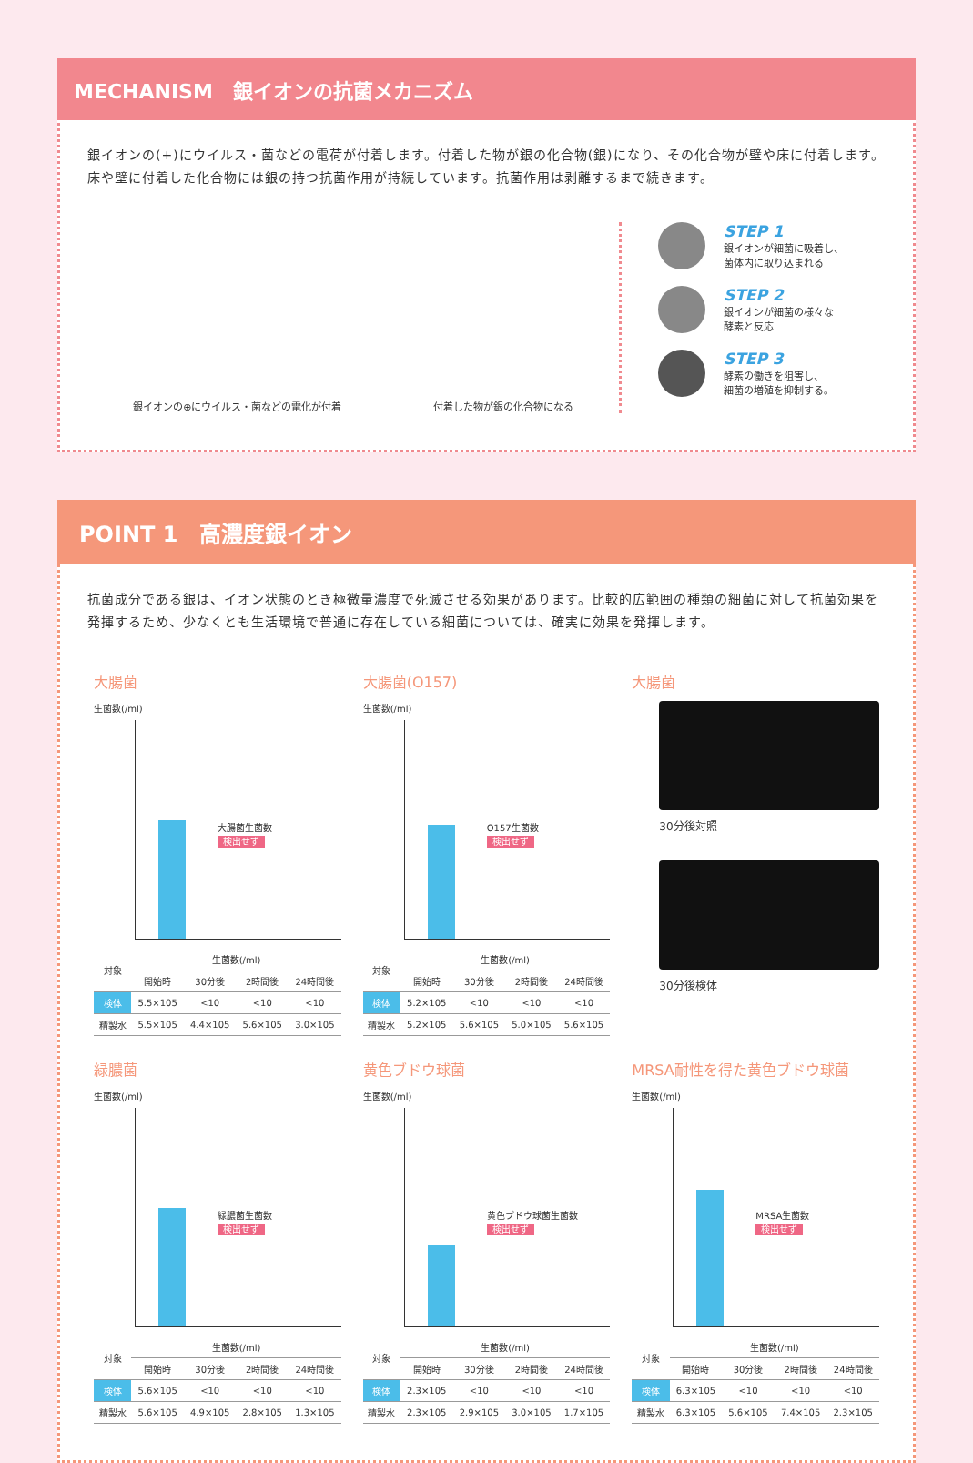MECHANISM　銀イオンの抗菌メカニズム
銀イオンの(+)にウイルス・菌などの電荷が付着します。付着した物が銀の化合物(銀)になり、その化合物が壁や床に付着します。床や壁に付着した化合物には銀の持つ抗菌作用が持続しています。抗菌作用は剥離するまで続きます。
銀イオンの⊕にウイルス・菌などの電化が付着 付着した物が銀の化合物になる
STEP 1
銀イオンが細菌に吸着し、
菌体内に取り込まれる
STEP 2
銀イオンが細菌の様々な
酵素と反応
STEP 3
酵素の働きを阻害し、
細菌の増殖を抑制する。
POINT 1　高濃度銀イオン
抗菌成分である銀は、イオン状態のとき極微量濃度で死滅させる効果があります。比較的広範囲の種類の細菌に対して抗菌効果を発揮するため、少なくとも生活環境で普通に存在している細菌については、確実に効果を発揮します。
大腸菌
生菌数(/ml)
大腸菌生菌数
検出せず
| 対象 | 生菌数(/ml) | | | |
| --- | --- | --- | --- | --- |
| | 開始時 | 30分後 | 2時間後 | 24時間後 |
| 検体 | 5.5×105 | <10 | <10 | <10 |
| 精製水 | 5.5×105 | 4.4×105 | 5.6×105 | 3.0×105 |
大腸菌(O157)
生菌数(/ml)
O157生菌数
検出せず
| 対象 | 生菌数(/ml) | | | |
| --- | --- | --- | --- | --- |
| | 開始時 | 30分後 | 2時間後 | 24時間後 |
| 検体 | 5.2×105 | <10 | <10 | <10 |
| 精製水 | 5.2×105 | 5.6×105 | 5.0×105 | 5.6×105 |
大腸菌
30分後対照
30分後検体
緑膿菌
生菌数(/ml)
緑膿菌生菌数
検出せず
| 対象 | 生菌数(/ml) | | | |
| --- | --- | --- | --- | --- |
| | 開始時 | 30分後 | 2時間後 | 24時間後 |
| 検体 | 5.6×105 | <10 | <10 | <10 |
| 精製水 | 5.6×105 | 4.9×105 | 2.8×105 | 1.3×105 |
黄色ブドウ球菌
生菌数(/ml)
黄色ブドウ球菌生菌数
検出せず
| 対象 | 生菌数(/ml) | | | |
| --- | --- | --- | --- | --- |
| | 開始時 | 30分後 | 2時間後 | 24時間後 |
| 検体 | 2.3×105 | <10 | <10 | <10 |
| 精製水 | 2.3×105 | 2.9×105 | 3.0×105 | 1.7×105 |
MRSA耐性を得た黄色ブドウ球菌
生菌数(/ml)
MRSA生菌数
検出せず
| 対象 | 生菌数(/ml) | | | |
| --- | --- | --- | --- | --- |
| | 開始時 | 30分後 | 2時間後 | 24時間後 |
| 検体 | 6.3×105 | <10 | <10 | <10 |
| 精製水 | 6.3×105 | 5.6×105 | 7.4×105 | 2.3×105 |